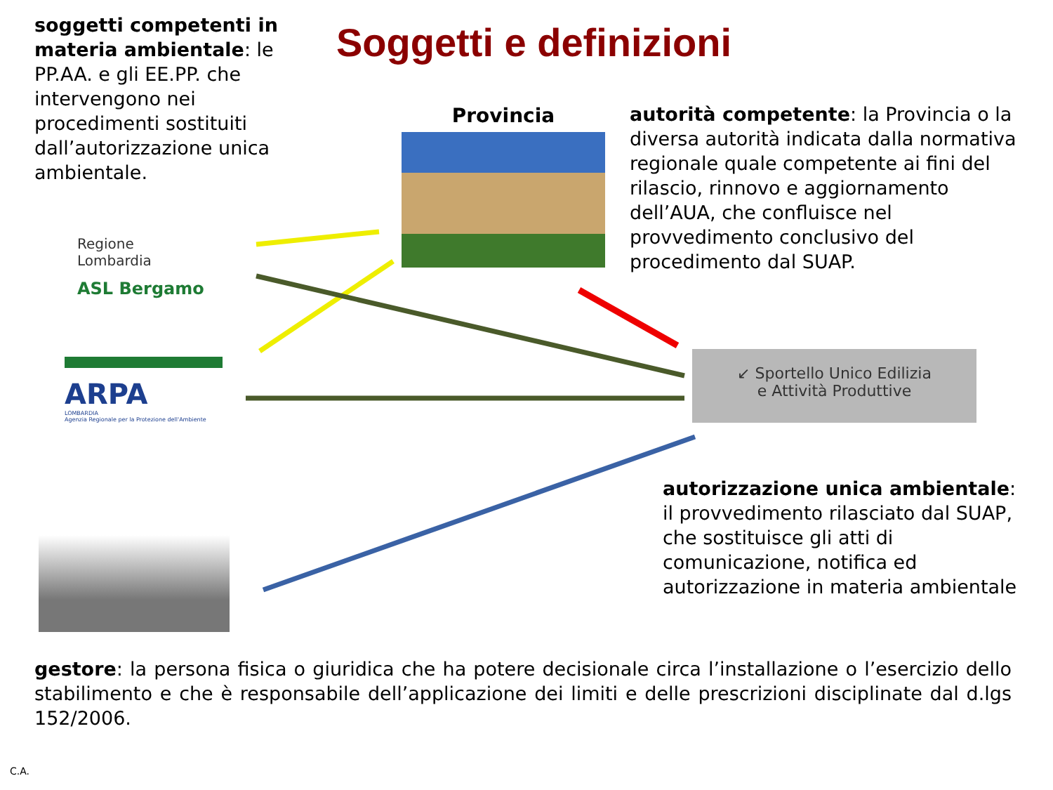soggetti competenti in materia ambientale: le PP.AA. e gli EE.PP. che intervengono nei procedimenti sostituiti dall’autorizzazione unica ambientale.
Soggetti e definizioni
Provincia
autorità competente: la Provincia o la diversa autorità indicata dalla normativa regionale quale competente ai fini del rilascio, rinnovo e aggiornamento dell’AUA, che confluisce nel provvedimento conclusivo del procedimento dal SUAP.
Regione
Lombardia
ASL Bergamo
ARPA
LOMBARDIA
Agenzia Regionale per la Protezione dell'Ambiente
↙ Sportello Unico Edilizia
e Attività Produttive
autorizzazione unica ambientale: il provvedimento rilasciato dal SUAP, che sostituisce gli atti di comunicazione, notifica ed autorizzazione in materia ambientale
gestore: la persona fisica o giuridica che ha potere decisionale circa l’installazione o l’esercizio dello stabilimento e che è responsabile dell’applicazione dei limiti e delle prescrizioni disciplinate dal d.lgs 152/2006.
C.A.